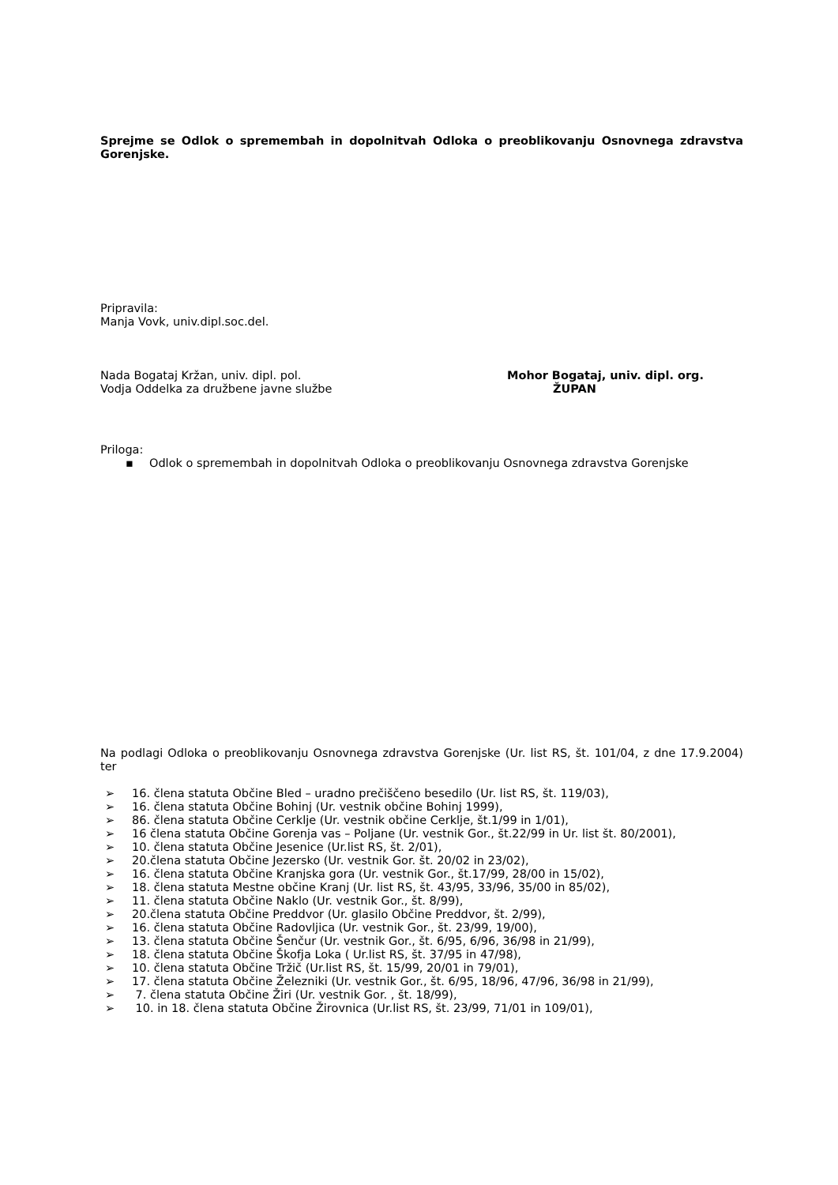Sprejme se Odlok o spremembah in dopolnitvah Odloka o preoblikovanju Osnovnega zdravstva Gorenjske.
Pripravila:
Manja Vovk, univ.dipl.soc.del.
Nada Bogataj Kržan, univ. dipl. pol.
Vodja Oddelka za družbene javne službe
Mohor Bogataj, univ. dipl. org.
ŽUPAN
Priloga:
▪ Odlok o spremembah in dopolnitvah Odloka o preoblikovanju Osnovnega zdravstva Gorenjske
Na podlagi Odloka o preoblikovanju Osnovnega zdravstva Gorenjske (Ur. list RS, št. 101/04, z dne 17.9.2004) ter
➢ 16. člena statuta Občine Bled – uradno prečiščeno besedilo (Ur. list RS, št. 119/03),
➢ 16. člena statuta Občine Bohinj (Ur. vestnik občine Bohinj 1999),
➢ 86. člena statuta Občine Cerklje (Ur. vestnik občine Cerklje, št.1/99 in 1/01),
➢ 16 člena statuta Občine Gorenja vas – Poljane (Ur. vestnik Gor., št.22/99 in Ur. list št. 80/2001),
➢ 10. člena statuta Občine Jesenice (Ur.list RS, št. 2/01),
➢ 20.člena statuta Občine Jezersko (Ur. vestnik Gor. št. 20/02 in 23/02),
➢ 16. člena statuta Občine Kranjska gora (Ur. vestnik Gor., št.17/99, 28/00 in 15/02),
➢ 18. člena statuta Mestne občine Kranj (Ur. list RS, št. 43/95, 33/96, 35/00 in 85/02),
➢ 11. člena statuta Občine Naklo (Ur. vestnik Gor., št. 8/99),
➢ 20.člena statuta Občine Preddvor (Ur. glasilo Občine Preddvor, št. 2/99),
➢ 16. člena statuta Občine Radovljica (Ur. vestnik Gor., št. 23/99, 19/00),
➢ 13. člena statuta Občine Šenčur (Ur. vestnik Gor., št. 6/95, 6/96, 36/98 in 21/99),
➢ 18. člena statuta Občine Škofja Loka ( Ur.list RS, št. 37/95 in 47/98),
➢ 10. člena statuta Občine Tržič (Ur.list RS, št. 15/99, 20/01 in 79/01),
➢ 17. člena statuta Občine Železniki (Ur. vestnik Gor., št. 6/95, 18/96, 47/96, 36/98 in 21/99),
➢ 7. člena statuta Občine Žiri (Ur. vestnik Gor. , št. 18/99),
➢ 10. in 18. člena statuta Občine Žirovnica (Ur.list RS, št. 23/99, 71/01 in 109/01),